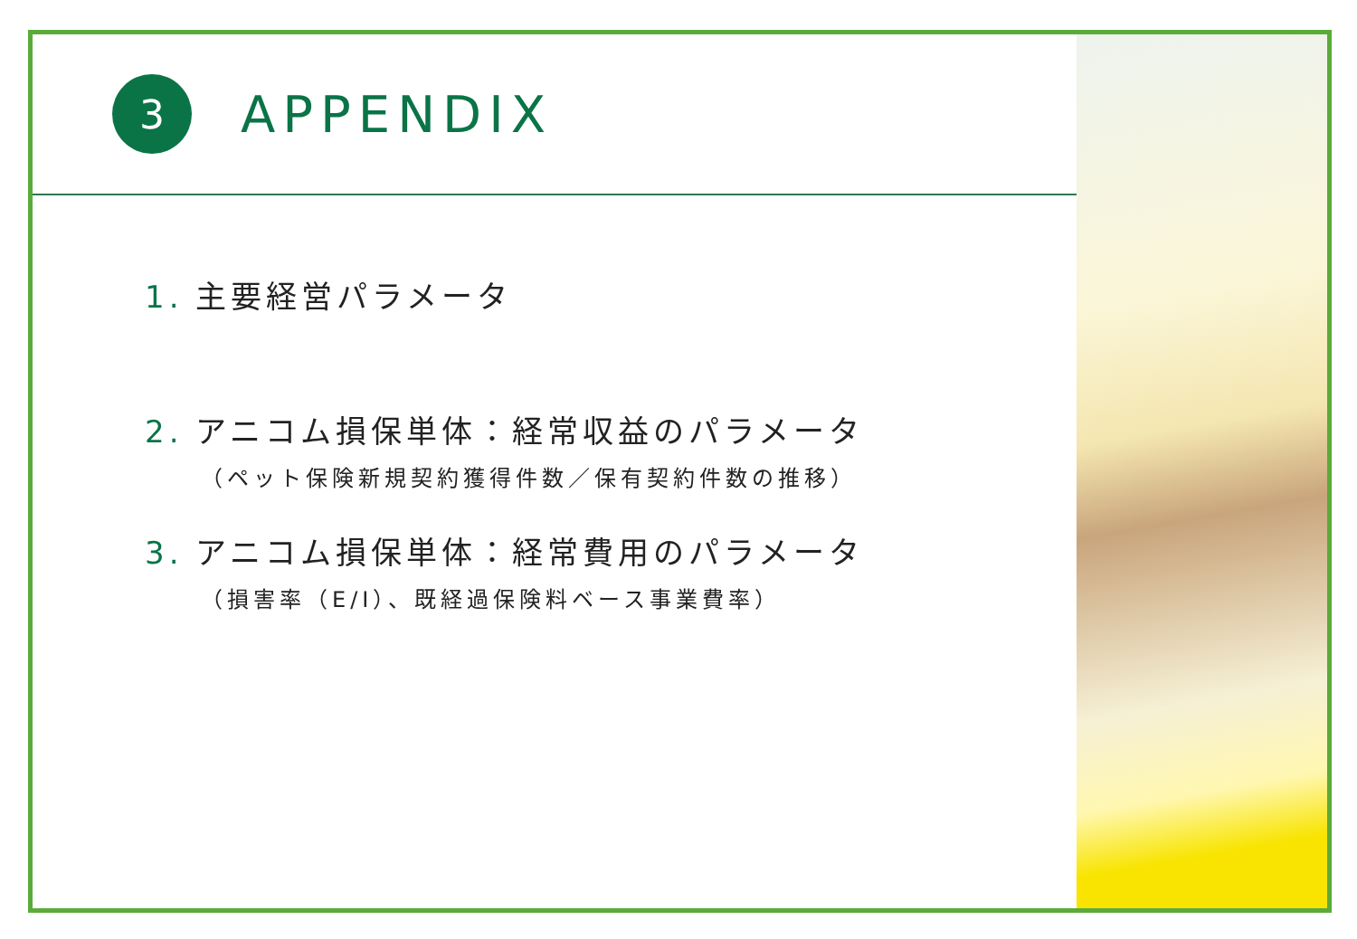3
APPENDIX
1. 主要経営パラメータ
2. アニコム損保単体：経常収益のパラメータ
（ペット保険新規契約獲得件数／保有契約件数の推移）
3. アニコム損保単体：経常費用のパラメータ
（損害率（E/I）、既経過保険料ベース事業費率）